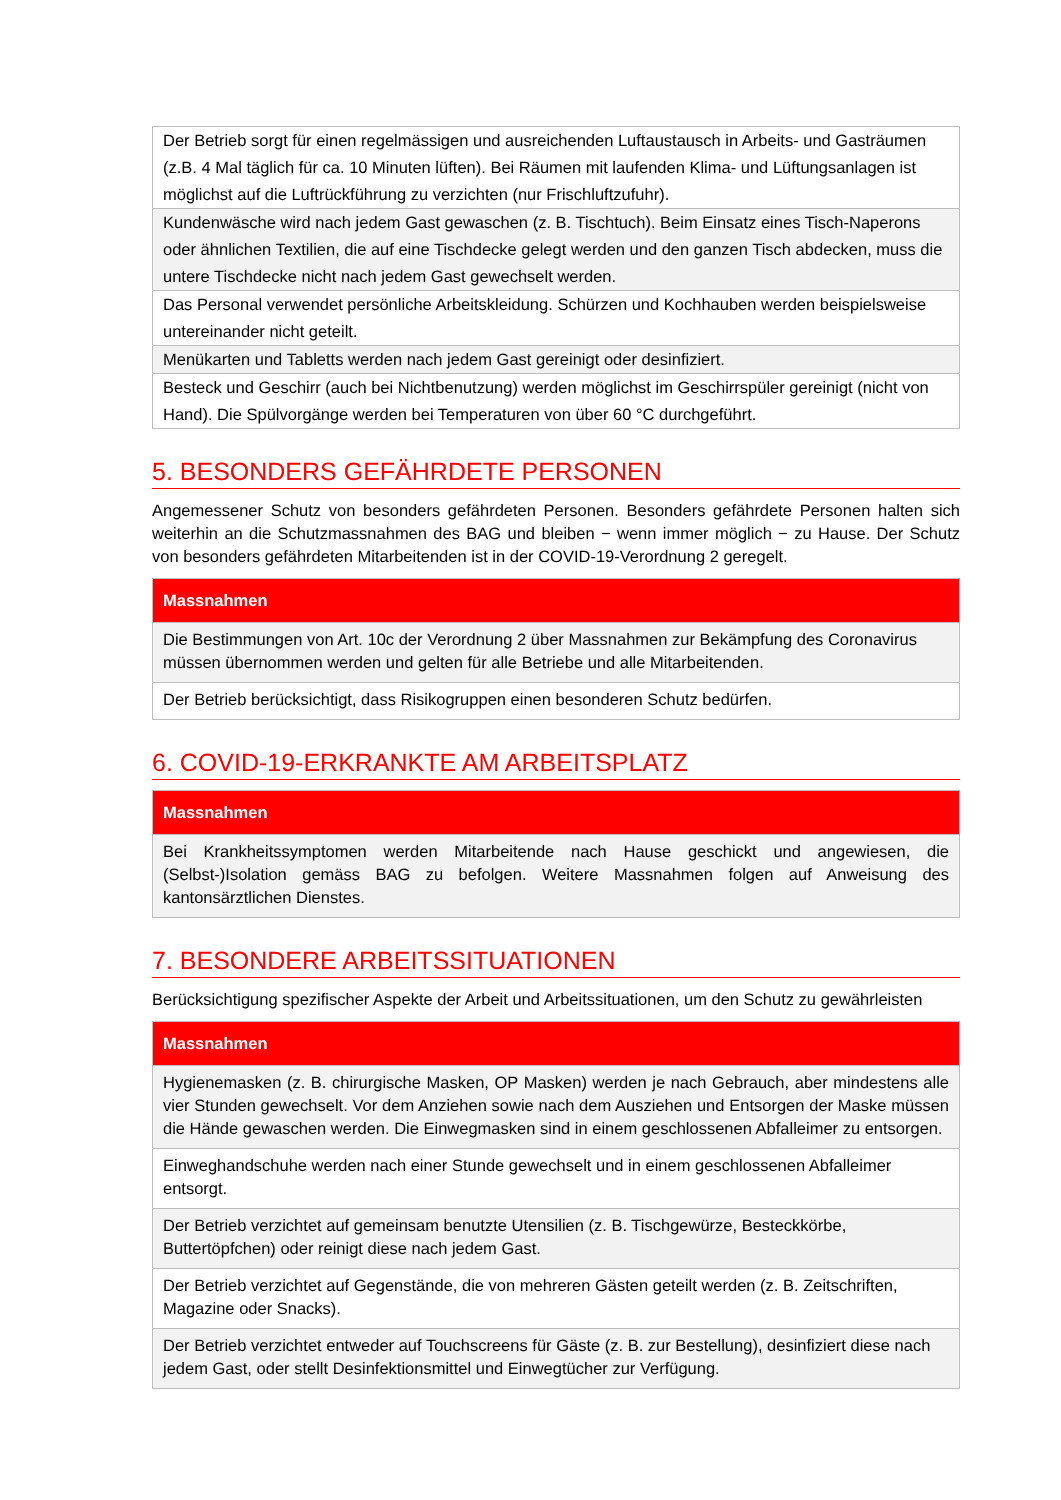| Der Betrieb sorgt für einen regelmässigen und ausreichenden Luftaustausch in Arbeits- und Gasträumen (z.B. 4 Mal täglich für ca. 10 Minuten lüften). Bei Räumen mit laufenden Klima- und Lüftungsanlagen ist möglichst auf die Luftrückführung zu verzichten (nur Frischluftzufuhr). |
| Kundenwäsche wird nach jedem Gast gewaschen (z. B. Tischtuch). Beim Einsatz eines Tisch-Naperons oder ähnlichen Textilien, die auf eine Tischdecke gelegt werden und den ganzen Tisch abdecken, muss die untere Tischdecke nicht nach jedem Gast gewechselt werden. |
| Das Personal verwendet persönliche Arbeitskleidung. Schürzen und Kochhauben werden beispielsweise untereinander nicht geteilt. |
| Menükarten und Tabletts werden nach jedem Gast gereinigt oder desinfiziert. |
| Besteck und Geschirr (auch bei Nichtbenutzung) werden möglichst im Geschirrspüler gereinigt (nicht von Hand). Die Spülvorgänge werden bei Temperaturen von über 60 °C durchgeführt. |
5. BESONDERS GEFÄHRDETE PERSONEN
Angemessener Schutz von besonders gefährdeten Personen. Besonders gefährdete Personen halten sich weiterhin an die Schutzmassnahmen des BAG und bleiben − wenn immer möglich − zu Hause. Der Schutz von besonders gefährdeten Mitarbeitenden ist in der COVID-19-Verordnung 2 geregelt.
| Massnahmen |
| --- |
| Die Bestimmungen von Art. 10c der Verordnung 2 über Massnahmen zur Bekämpfung des Coronavirus müssen übernommen werden und gelten für alle Betriebe und alle Mitarbeitenden. |
| Der Betrieb berücksichtigt, dass Risikogruppen einen besonderen Schutz bedürfen. |
6. COVID-19-ERKRANKTE AM ARBEITSPLATZ
| Massnahmen |
| --- |
| Bei Krankheitssymptomen werden Mitarbeitende nach Hause geschickt und angewiesen, die (Selbst-)Isolation gemäss BAG zu befolgen. Weitere Massnahmen folgen auf Anweisung des kantonsärztlichen Dienstes. |
7. BESONDERE ARBEITSSITUATIONEN
Berücksichtigung spezifischer Aspekte der Arbeit und Arbeitssituationen, um den Schutz zu gewährleisten
| Massnahmen |
| --- |
| Hygienemasken (z. B. chirurgische Masken, OP Masken) werden je nach Gebrauch, aber mindestens alle vier Stunden gewechselt. Vor dem Anziehen sowie nach dem Ausziehen und Entsorgen der Maske müssen die Hände gewaschen werden. Die Einwegmasken sind in einem geschlossenen Abfalleimer zu entsorgen. |
| Einweghandschuhe werden nach einer Stunde gewechselt und in einem geschlossenen Abfalleimer entsorgt. |
| Der Betrieb verzichtet auf gemeinsam benutzte Utensilien (z. B. Tischgewürze, Besteckkörbe, Buttertöpfchen) oder reinigt diese nach jedem Gast. |
| Der Betrieb verzichtet auf Gegenstände, die von mehreren Gästen geteilt werden (z. B. Zeitschriften, Magazine oder Snacks). |
| Der Betrieb verzichtet entweder auf Touchscreens für Gäste (z. B. zur Bestellung), desinfiziert diese nach jedem Gast, oder stellt Desinfektionsmittel und Einwegtücher zur Verfügung. |